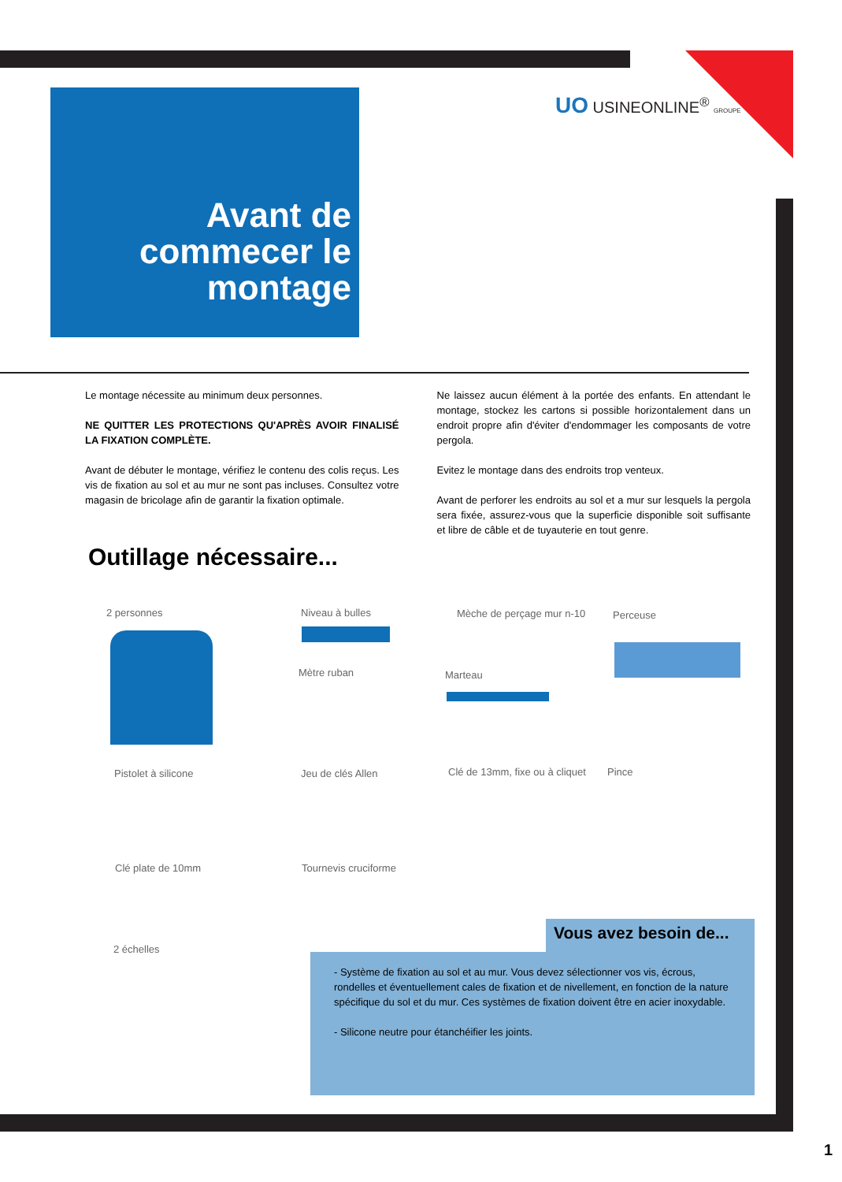UO USINEONLINE<sup>®</sup> GROUPE
Avant de commecer le montage
Le montage nécessite au minimum deux personnes.
NE QUITTER LES PROTECTIONS QU'APRÈS AVOIR FINALISÉ LA FIXATION COMPLÈTE.
Avant de débuter le montage, vérifiez le contenu des colis reçus. Les vis de fixation au sol et au mur ne sont pas incluses. Consultez votre magasin de bricolage afin de garantir la fixation optimale.
Ne laissez aucun élément à la portée des enfants. En attendant le montage, stockez les cartons si possible horizontalement dans un endroit propre afin d'éviter d'endommager les composants de votre pergola.
Evitez le montage dans des endroits trop venteux.
Avant de perforer les endroits au sol et a mur sur lesquels la pergola sera fixée, assurez-vous que la superficie disponible soit suffisante et libre de câble et de tuyauterie en tout genre.
Outillage nécessaire...
2 personnes Niveau à bulles Mèche de perçage mur n-10 Perceuse
Mètre ruban Marteau
Pistolet à silicone Jeu de clés Allen Clé de 13mm, fixe ou à cliquet Pince
Clé plate de 10mm Tournevis cruciforme
2 échelles
Vous avez besoin de...
- Système de fixation au sol et au mur. Vous devez sélectionner vos vis, écrous, rondelles et éventuellement cales de fixation et de nivellement, en fonction de la nature spécifique du sol et du mur. Ces systèmes de fixation doivent être en acier inoxydable.
- Silicone neutre pour étanchéifier les joints.
1